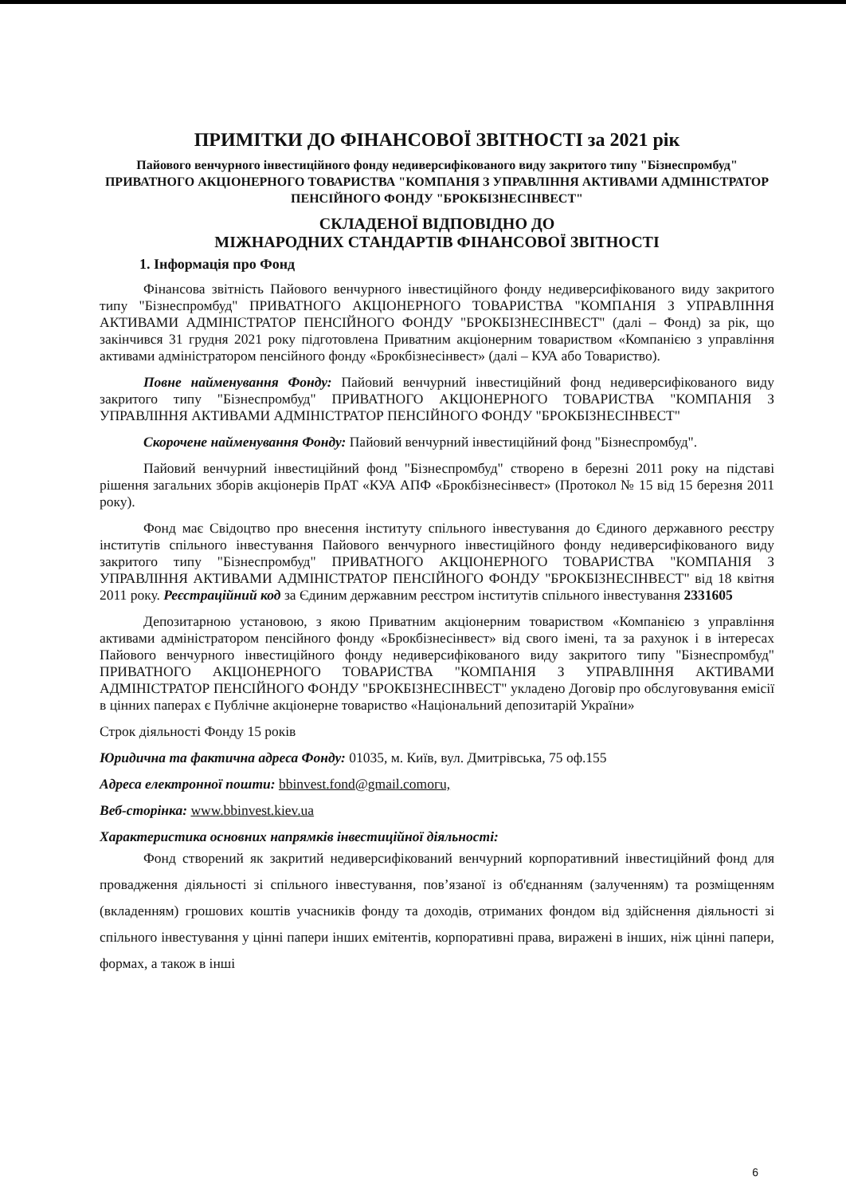ПРИМІТКИ ДО ФІНАНСОВОЇ ЗВІТНОСТІ за 2021 рік
Пайового венчурного інвестиційного фонду недиверсифікованого виду закритого типу "Бізнеспромбуд" ПРИВАТНОГО АКЦІОНЕРНОГО ТОВАРИСТВА "КОМПАНІЯ З УПРАВЛІННЯ АКТИВАМИ АДМІНІСТРАТОР ПЕНСІЙНОГО ФОНДУ "БРОКБІЗНЕСІНВЕСТ"
СКЛАДЕНОЇ ВІДПОВІДНО ДО
МІЖНАРОДНИХ СТАНДАРТІВ ФІНАНСОВОЇ ЗВІТНОСТІ
1. Інформація про Фонд
Фінансова звітність Пайового венчурного інвестиційного фонду недиверсифікованого виду закритого типу "Бізнеспромбуд" ПРИВАТНОГО АКЦІОНЕРНОГО ТОВАРИСТВА "КОМПАНІЯ З УПРАВЛІННЯ АКТИВАМИ АДМІНІСТРАТОР ПЕНСІЙНОГО ФОНДУ "БРОКБІЗНЕСІНВЕСТ" (далі – Фонд) за рік, що закінчився 31 грудня 2021 року підготовлена Приватним акціонерним товариством «Компанією з управління активами адміністратором пенсійного фонду «Брокбізнесінвест» (далі – КУА або Товариство).
Повне найменування Фонду: Пайовий венчурний інвестиційний фонд недиверсифікованого виду закритого типу "Бізнеспромбуд" ПРИВАТНОГО АКЦІОНЕРНОГО ТОВАРИСТВА "КОМПАНІЯ З УПРАВЛІННЯ АКТИВАМИ АДМІНІСТРАТОР ПЕНСІЙНОГО ФОНДУ "БРОКБІЗНЕСІНВЕСТ"
Скорочене найменування Фонду: Пайовий венчурний інвестиційний фонд "Бізнеспромбуд".
Пайовий венчурний інвестиційний фонд "Бізнеспромбуд" створено в березні 2011 року на підставі рішення загальних зборів акціонерів ПрАТ «КУА АПФ «Брокбізнесінвест» (Протокол № 15 від 15 березня 2011 року).
Фонд має Свідоцтво про внесення інституту спільного інвестування до Єдиного державного реєстру інститутів спільного інвестування Пайового венчурного інвестиційного фонду недиверсифікованого виду закритого типу "Бізнеспромбуд" ПРИВАТНОГО АКЦІОНЕРНОГО ТОВАРИСТВА "КОМПАНІЯ З УПРАВЛІННЯ АКТИВАМИ АДМІНІСТРАТОР ПЕНСІЙНОГО ФОНДУ "БРОКБІЗНЕСІНВЕСТ" від 18 квітня 2011 року. Реєстраційний код за Єдиним державним реєстром інститутів спільного інвестування 2331605
Депозитарною установою, з якою Приватним акціонерним товариством «Компанією з управління активами адміністратором пенсійного фонду «Брокбізнесінвест» від свого імені, та за рахунок і в інтересах Пайового венчурного інвестиційного фонду недиверсифікованого виду закритого типу "Бізнеспромбуд" ПРИВАТНОГО АКЦІОНЕРНОГО ТОВАРИСТВА "КОМПАНІЯ З УПРАВЛІННЯ АКТИВАМИ АДМІНІСТРАТОР ПЕНСІЙНОГО ФОНДУ "БРОКБІЗНЕСІНВЕСТ" укладено Договір про обслуговування емісії в цінних паперах є Публічне акціонерне товариство «Національний депозитарій України»
Строк діяльності Фонду 15 років
Юридична та фактична адреса Фонду: 01035, м. Київ, вул. Дмитрівська, 75 оф.155
Адреса електронної пошти: bbinvest.fond@gmail.comогu,
Веб-сторінка: www.bbinvest.kiev.ua
Характеристика основних напрямків інвестиційної діяльності:
Фонд створений як закритий недиверсифікований венчурний корпоративний інвестиційний фонд для провадження діяльності зі спільного інвестування, пов’язаної із об'єднанням (залученням) та розміщенням (вкладенням) грошових коштів учасників фонду та доходів, отриманих фондом від здійснення діяльності зі спільного інвестування у цінні папери інших емітентів, корпоративні права, виражені в інших, ніж цінні папери, формах, а також в інші
6